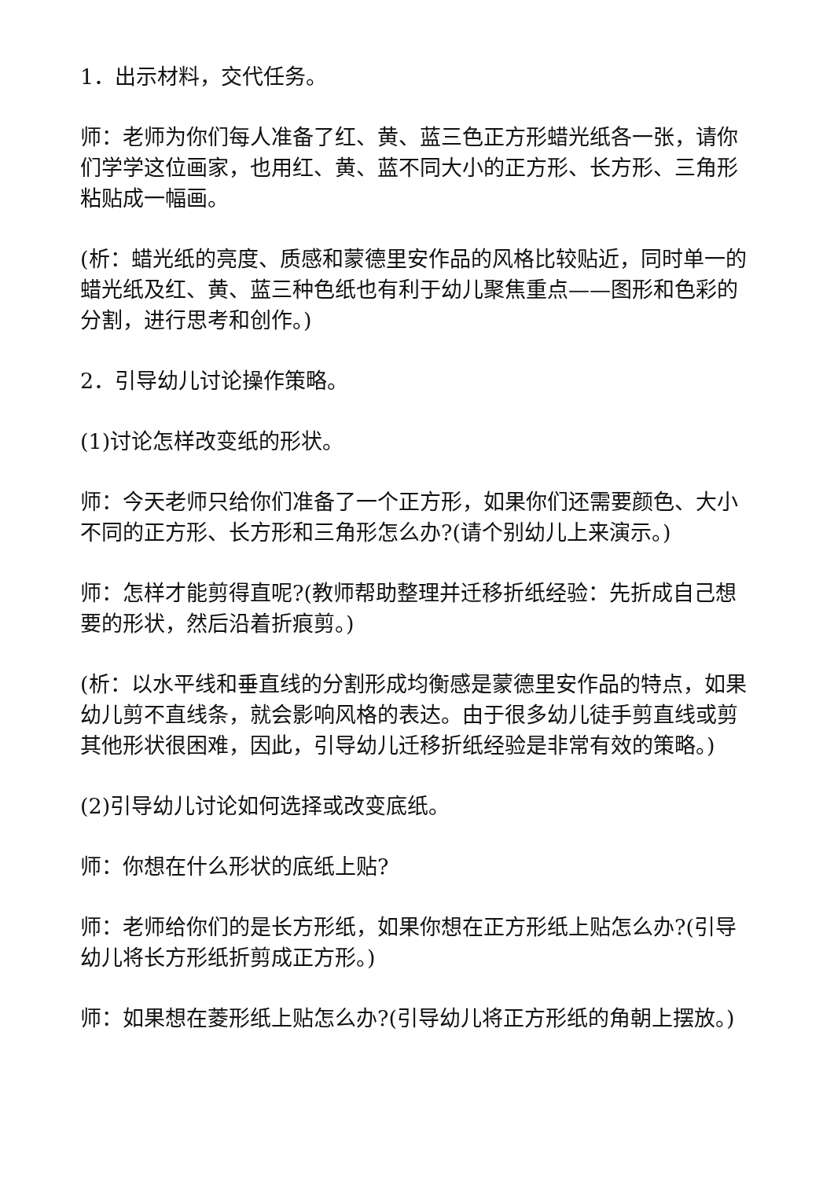1．出示材料，交代任务。
师：老师为你们每人准备了红、黄、蓝三色正方形蜡光纸各一张，请你们学学这位画家，也用红、黄、蓝不同大小的正方形、长方形、三角形粘贴成一幅画。
(析：蜡光纸的亮度、质感和蒙德里安作品的风格比较贴近，同时单一的蜡光纸及红、黄、蓝三种色纸也有利于幼儿聚焦重点——图形和色彩的分割，进行思考和创作。)
2．引导幼儿讨论操作策略。
(1)讨论怎样改变纸的形状。
师：今天老师只给你们准备了一个正方形，如果你们还需要颜色、大小不同的正方形、长方形和三角形怎么办?(请个别幼儿上来演示。)
师：怎样才能剪得直呢?(教师帮助整理并迁移折纸经验：先折成自己想要的形状，然后沿着折痕剪。)
(析：以水平线和垂直线的分割形成均衡感是蒙德里安作品的特点，如果幼儿剪不直线条，就会影响风格的表达。由于很多幼儿徒手剪直线或剪其他形状很困难，因此，引导幼儿迁移折纸经验是非常有效的策略。)
(2)引导幼儿讨论如何选择或改变底纸。
师：你想在什么形状的底纸上贴?
师：老师给你们的是长方形纸，如果你想在正方形纸上贴怎么办?(引导幼儿将长方形纸折剪成正方形。)
师：如果想在菱形纸上贴怎么办?(引导幼儿将正方形纸的角朝上摆放。)